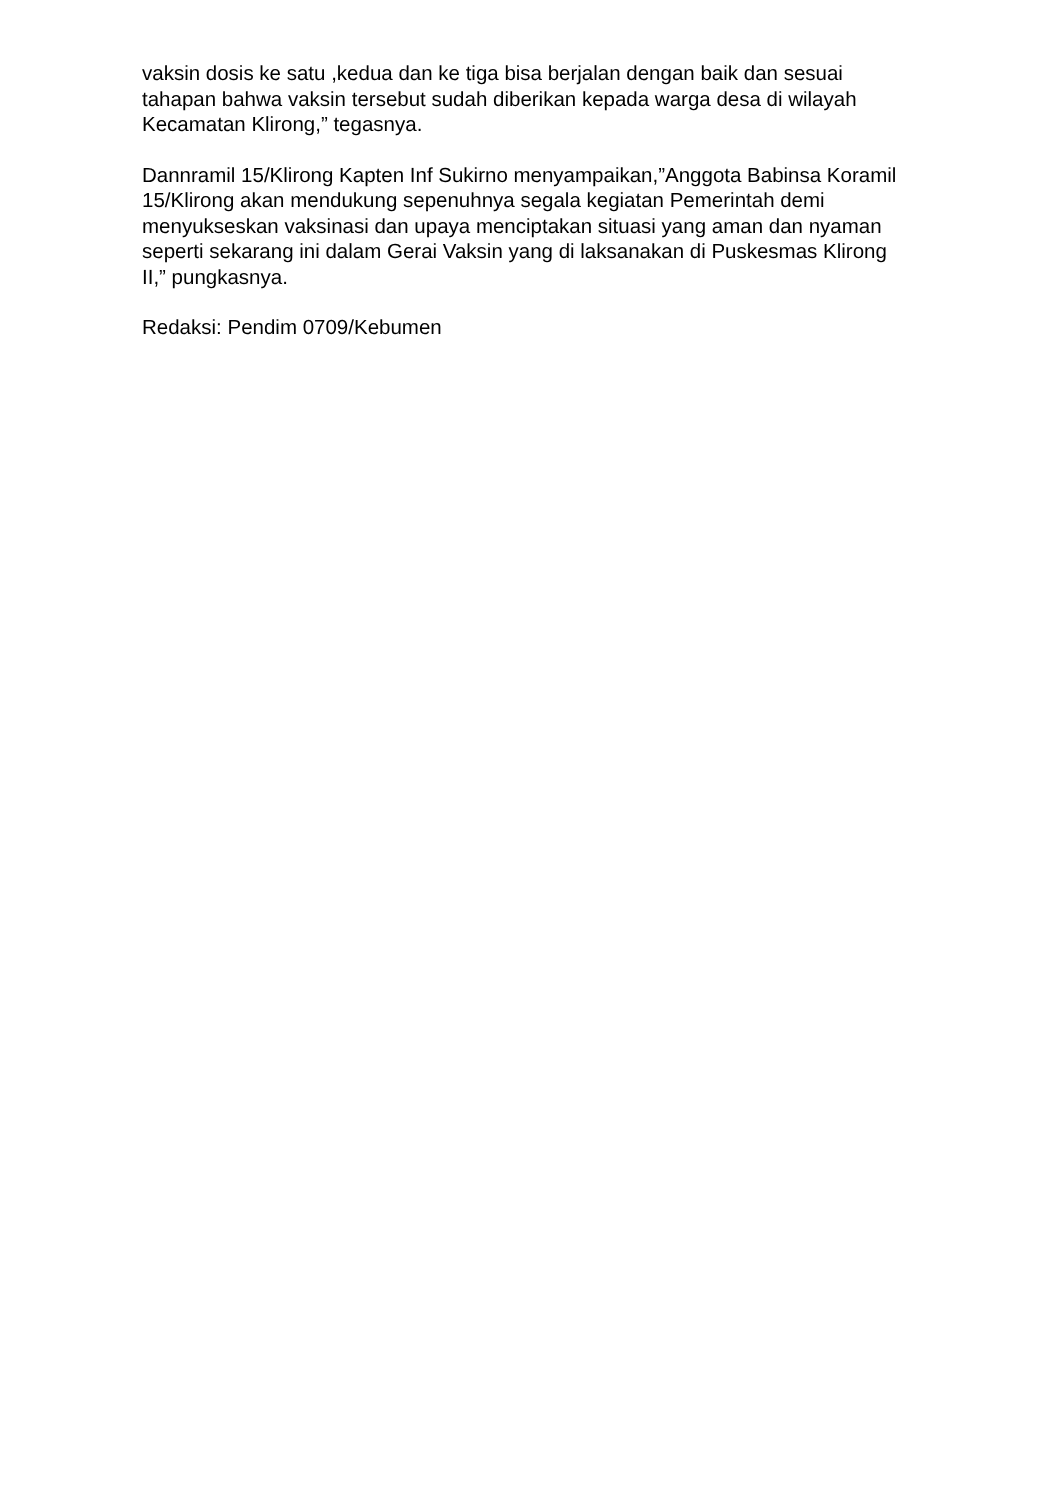vaksin dosis ke satu ,kedua dan ke tiga bisa berjalan dengan baik dan sesuai tahapan bahwa vaksin tersebut sudah diberikan kepada warga desa di wilayah Kecamatan Klirong,” tegasnya.
Dannramil 15/Klirong Kapten Inf Sukirno menyampaikan,”Anggota Babinsa Koramil 15/Klirong akan mendukung sepenuhnya segala kegiatan Pemerintah demi menyukseskan vaksinasi dan upaya menciptakan situasi yang aman dan nyaman seperti sekarang ini dalam Gerai Vaksin yang di laksanakan di Puskesmas Klirong II,” pungkasnya.
Redaksi: Pendim 0709/Kebumen